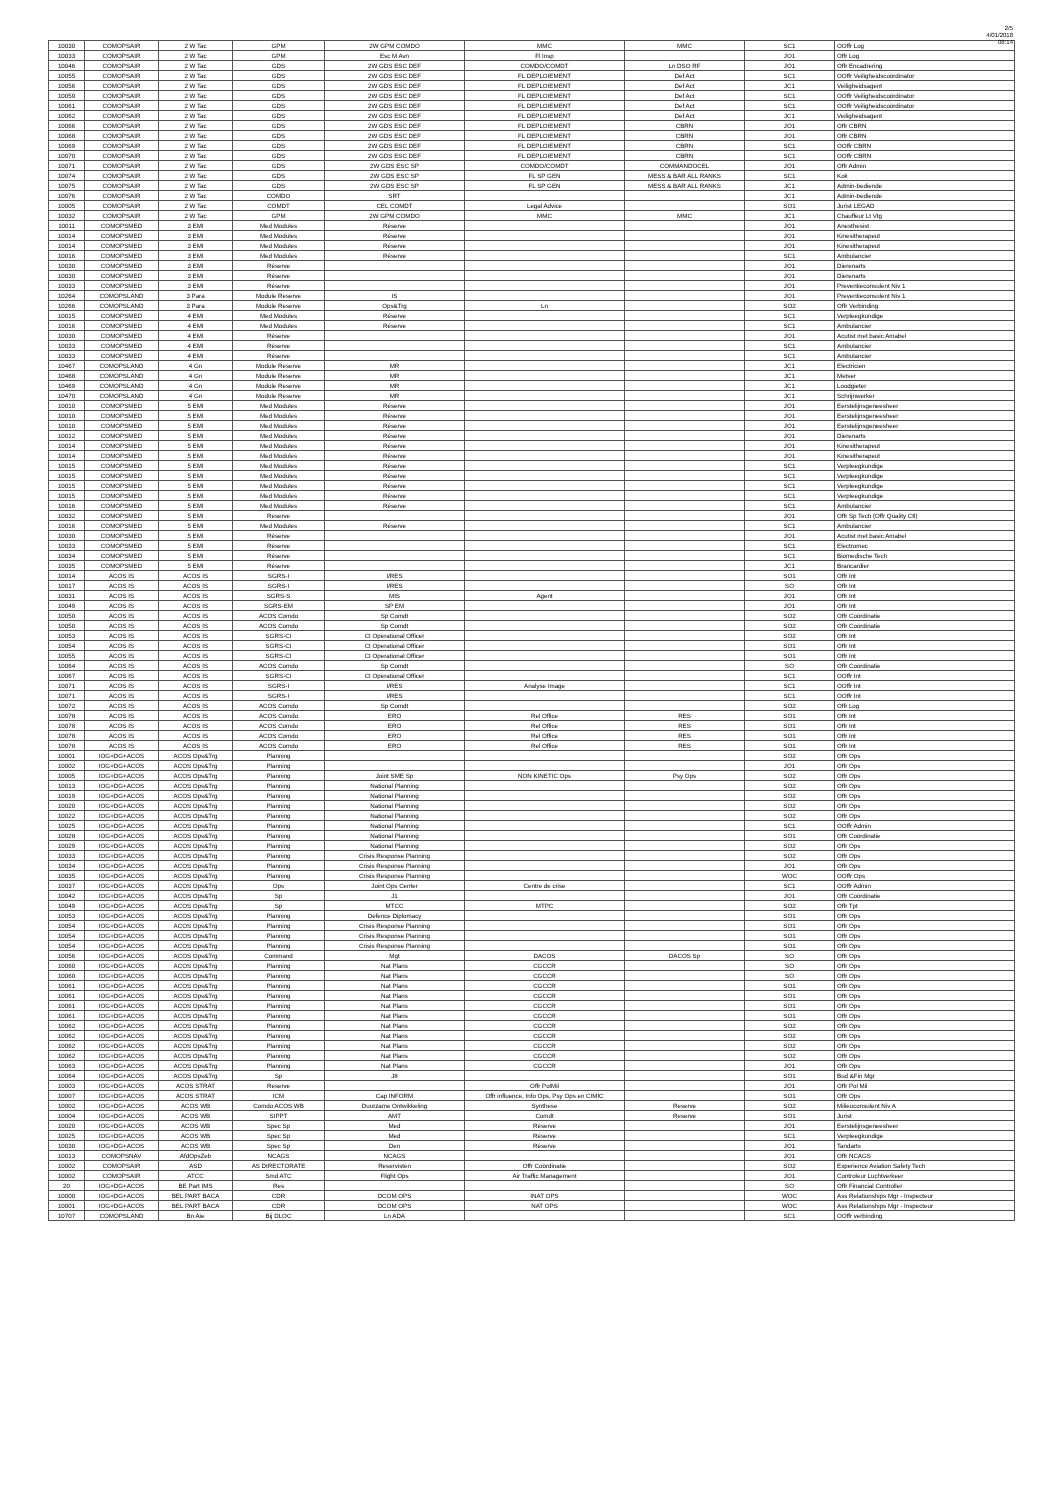2/5
4/01/2018
08:14
| 10030 | COMOPSAIR | 2 W Tac | GPM | 2W GPM COMDO | MMC | MMC | SC1 | OOffr Log |
| 10033 | COMOPSAIR | 2 W Tac | GPM | Esc M Avn | Fl Insp | | JO1 | Offr Log |
| 10046 | COMOPSAIR | 2 W Tac | GDS | 2W GDS ESC DEF | COMDO/COMDT | Ln DSO RF | JO1 | Offr Encadrering |
| 10055 | COMOPSAIR | 2 W Tac | GDS | 2W GDS ESC DEF | FL DEPLOIEMENT | Def Act | SC1 | OOffr Veiligheidscoördinator |
| 10056 | COMOPSAIR | 2 W Tac | GDS | 2W GDS ESC DEF | FL DEPLOIEMENT | Def Act | JC1 | Veiligheidsagent |
| 10059 | COMOPSAIR | 2 W Tac | GDS | 2W GDS ESC DEF | FL DEPLOIEMENT | Def Act | SC1 | OOffr Veiligheidscoördinator |
| 10061 | COMOPSAIR | 2 W Tac | GDS | 2W GDS ESC DEF | FL DEPLOIEMENT | Def Act | SC1 | OOffr Veiligheidscoördinator |
| 10062 | COMOPSAIR | 2 W Tac | GDS | 2W GDS ESC DEF | FL DEPLOIEMENT | Def Act | JC1 | Veiligheidsagent |
| 10066 | COMOPSAIR | 2 W Tac | GDS | 2W GDS ESC DEF | FL DEPLOIEMENT | CBRN | JO1 | Offr CBRN |
| 10068 | COMOPSAIR | 2 W Tac | GDS | 2W GDS ESC DEF | FL DEPLOIEMENT | CBRN | JO1 | Offr CBRN |
| 10069 | COMOPSAIR | 2 W Tac | GDS | 2W GDS ESC DEF | FL DEPLOIEMENT | CBRN | SC1 | OOffr CBRN |
| 10070 | COMOPSAIR | 2 W Tac | GDS | 2W GDS ESC DEF | FL DEPLOIEMENT | CBRN | SC1 | OOffr CBRN |
| 10071 | COMOPSAIR | 2 W Tac | GDS | 2W GDS ESC SP | COMDO/COMDT | COMMANDOCEL | JO1 | Offr Admin |
| 10074 | COMOPSAIR | 2 W Tac | GDS | 2W GDS ESC SP | FL SP GEN | MESS & BAR ALL RANKS | SC1 | Kok |
| 10075 | COMOPSAIR | 2 W Tac | GDS | 2W GDS ESC SP | FL SP GEN | MESS & BAR ALL RANKS | JC1 | Admin-bediende |
| 10076 | COMOPSAIR | 2 W Tac | COMDO | SRT | | | JC1 | Admin-bediende |
| 10005 | COMOPSAIR | 2 W Tac | COMDT | CEL COMDT | Legal Advice | | SO1 | Jurist LEGAD |
| 10032 | COMOPSAIR | 2 W Tac | GPM | 2W GPM COMDO | MMC | MMC | JC1 | Chauffeur Lt Vtg |
| 10011 | COMOPSMED | 3 EMI | Med Modules | Réserve | | | JO1 | Anesthesist |
| 10014 | COMOPSMED | 3 EMI | Med Modules | Réserve | | | JO1 | Kinesitherapeut |
| 10014 | COMOPSMED | 3 EMI | Med Modules | Réserve | | | JO1 | Kinesitherapeut |
| 10016 | COMOPSMED | 3 EMI | Med Modules | Réserve | | | SC1 | Ambulancier |
| 10030 | COMOPSMED | 3 EMI | Réserve | | | | JO1 | Dierenarts |
| 10030 | COMOPSMED | 3 EMI | Réserve | | | | JO1 | Dierenarts |
| 10033 | COMOPSMED | 3 EMI | Réserve | | | | JO1 | Preventieconsulent Niv 1 |
| 10264 | COMOPSLAND | 3 Para | Module Reserve | IS | | | JO1 | Preventieconsulent Niv 1 |
| 10266 | COMOPSLAND | 3 Para | Module Reserve | Ops&Trg | Ln | | SO2 | Offr Verbinding |
| 10015 | COMOPSMED | 4 EMI | Med Modules | Réserve | | | SC1 | Verpleegkundige |
| 10016 | COMOPSMED | 4 EMI | Med Modules | Réserve | | | SC1 | Ambulancier |
| 10030 | COMOPSMED | 4 EMI | Réserve | | | | JO1 | Acutist met basic Amabel |
| 10033 | COMOPSMED | 4 EMI | Réserve | | | | SC1 | Ambulancier |
| 10033 | COMOPSMED | 4 EMI | Réserve | | | | SC1 | Ambulancier |
| 10467 | COMOPSLAND | 4 Gn | Module Reserve | MR | | | JC1 | Electricien |
| 10468 | COMOPSLAND | 4 Gn | Module Reserve | MR | | | JC1 | Metser |
| 10469 | COMOPSLAND | 4 Gn | Module Reserve | MR | | | JC1 | Loodgieter |
| 10470 | COMOPSLAND | 4 Gn | Module Reserve | MR | | | JC1 | Schrijnwerker |
| 10010 | COMOPSMED | 5 EMI | Med Modules | Réserve | | | JO1 | Eerstelijnsgeneesheer |
| 10010 | COMOPSMED | 5 EMI | Med Modules | Réserve | | | JO1 | Eerstelijnsgeneesheer |
| 10010 | COMOPSMED | 5 EMI | Med Modules | Réserve | | | JO1 | Eerstelijnsgeneesheer |
| 10012 | COMOPSMED | 5 EMI | Med Modules | Réserve | | | JO1 | Dierenarts |
| 10014 | COMOPSMED | 5 EMI | Med Modules | Réserve | | | JO1 | Kinesitherapeut |
| 10014 | COMOPSMED | 5 EMI | Med Modules | Réserve | | | JO1 | Kinesitherapeut |
| 10015 | COMOPSMED | 5 EMI | Med Modules | Réserve | | | SC1 | Verpleegkundige |
| 10015 | COMOPSMED | 5 EMI | Med Modules | Réserve | | | SC1 | Verpleegkundige |
| 10015 | COMOPSMED | 5 EMI | Med Modules | Réserve | | | SC1 | Verpleegkundige |
| 10015 | COMOPSMED | 5 EMI | Med Modules | Réserve | | | SC1 | Verpleegkundige |
| 10016 | COMOPSMED | 5 EMI | Med Modules | Réserve | | | SC1 | Ambulancier |
| 10032 | COMOPSMED | 5 EMI | Reserve | | | | JO1 | Offr Sp Tech (Offr Quality Ctl) |
| 10016 | COMOPSMED | 5 EMI | Med Modules | Réserve | | | SC1 | Ambulancier |
| 10030 | COMOPSMED | 5 EMI | Réserve | | | | JO1 | Acutist met basic Amabel |
| 10033 | COMOPSMED | 5 EMI | Réserve | | | | SC1 | Electromec |
| 10034 | COMOPSMED | 5 EMI | Réserve | | | | SC1 | Biomedische Tech |
| 10035 | COMOPSMED | 5 EMI | Réserve | | | | JC1 | Brancardier |
| 10014 | ACOS IS | ACOS IS | SGRS-I | I/RES | | | SO1 | Offr Int |
| 10017 | ACOS IS | ACOS IS | SGRS-I | I/RES | | | SO | Offr Int |
| 10031 | ACOS IS | ACOS IS | SGRS-S | MIS | Agent | | JO1 | Offr Int |
| 10049 | ACOS IS | ACOS IS | SGRS-EM | SP EM | | | JO1 | Offr Int |
| 10050 | ACOS IS | ACOS IS | ACOS Comdo | Sp Comdt | | | SO2 | Offr Coördinatie |
| 10050 | ACOS IS | ACOS IS | ACOS Comdo | Sp Comdt | | | SO2 | Offr Coördinatie |
| 10053 | ACOS IS | ACOS IS | SGRS-CI | CI Operational Officer | | | SO2 | Offr Int |
| 10054 | ACOS IS | ACOS IS | SGRS-CI | CI Operational Officer | | | SO1 | Offr Int |
| 10055 | ACOS IS | ACOS IS | SGRS-CI | CI Operational Officer | | | SO1 | Offr Int |
| 10064 | ACOS IS | ACOS IS | ACOS Comdo | Sp Comdt | | | SO | Offr Coördinatie |
| 10067 | ACOS IS | ACOS IS | SGRS-CI | CI Operational Officer | | | SC1 | OOffr Int |
| 10071 | ACOS IS | ACOS IS | SGRS-I | I/RES | Analyse Image | | SC1 | OOffr Int |
| 10071 | ACOS IS | ACOS IS | SGRS-I | I/RES | | | SC1 | OOffr Int |
| 10072 | ACOS IS | ACOS IS | ACOS Comdo | Sp Comdt | | | SO2 | Offr Log |
| 10078 | ACOS IS | ACOS IS | ACOS Comdo | ERO | Rel Office | RES | SO1 | Offr Int |
| 10078 | ACOS IS | ACOS IS | ACOS Comdo | ERO | Rel Office | RES | SO1 | Offr Int |
| 10078 | ACOS IS | ACOS IS | ACOS Comdo | ERO | Rel Office | RES | SO1 | Offr Int |
| 10078 | ACOS IS | ACOS IS | ACOS Comdo | ERO | Rel Office | RES | SO1 | Offr Int |
| 10001 | IOG+DG+ACOS | ACOS Ops&Trg | Planning | | | | SO2 | Offr Ops |
| 10002 | IOG+DG+ACOS | ACOS Ops&Trg | Planning | | | | JO1 | Offr Ops |
| 10005 | IOG+DG+ACOS | ACOS Ops&Trg | Planning | Joint SME Sp | NON KINETIC Ops | Psy Ops | SO2 | Offr Ops |
| 10013 | IOG+DG+ACOS | ACOS Ops&Trg | Planning | National Planning | | | SO2 | Offr Ops |
| 10019 | IOG+DG+ACOS | ACOS Ops&Trg | Planning | National Planning | | | SO2 | Offr Ops |
| 10020 | IOG+DG+ACOS | ACOS Ops&Trg | Planning | National Planning | | | SO2 | Offr Ops |
| 10022 | IOG+DG+ACOS | ACOS Ops&Trg | Planning | National Planning | | | SO2 | Offr Ops |
| 10025 | IOG+DG+ACOS | ACOS Ops&Trg | Planning | National Planning | | | SC1 | OOffr Admin |
| 10028 | IOG+DG+ACOS | ACOS Ops&Trg | Planning | National Planning | | | SO1 | Offr Coördinatie |
| 10029 | IOG+DG+ACOS | ACOS Ops&Trg | Planning | National Planning | | | SO2 | Offr Ops |
| 10033 | IOG+DG+ACOS | ACOS Ops&Trg | Planning | Crisis Response Planning | | | SO2 | Offr Ops |
| 10034 | IOG+DG+ACOS | ACOS Ops&Trg | Planning | Crisis Response Planning | | | JO1 | Offr Ops |
| 10035 | IOG+DG+ACOS | ACOS Ops&Trg | Planning | Crisis Response Planning | | | WOC | OOffr Ops |
| 10037 | IOG+DG+ACOS | ACOS Ops&Trg | Ops | Joint Ops Center | Centre de crise | | SC1 | OOffr Admin |
| 10042 | IOG+DG+ACOS | ACOS Ops&Trg | Sp | J1 | | | JO1 | Offr Coördinatie |
| 10049 | IOG+DG+ACOS | ACOS Ops&Trg | Sp | MTCC | MTPC | | SO2 | Offr Tpt |
| 10053 | IOG+DG+ACOS | ACOS Ops&Trg | Planning | Defence Diplomacy | | | SO1 | Offr Ops |
| 10054 | IOG+DG+ACOS | ACOS Ops&Trg | Planning | Crisis Response Planning | | | SO1 | Offr Ops |
| 10054 | IOG+DG+ACOS | ACOS Ops&Trg | Planning | Crisis Response Planning | | | SO1 | Offr Ops |
| 10054 | IOG+DG+ACOS | ACOS Ops&Trg | Planning | Crisis Response Planning | | | SO1 | Offr Ops |
| 10056 | IOG+DG+ACOS | ACOS Ops&Trg | Command | Mgt | DACOS | DACOS Sp | SO | Offr Ops |
| 10060 | IOG+DG+ACOS | ACOS Ops&Trg | Planning | Nat Plans | CGCCR | | SO | Offr Ops |
| 10060 | IOG+DG+ACOS | ACOS Ops&Trg | Planning | Nat Plans | CGCCR | | SO | Offr Ops |
| 10061 | IOG+DG+ACOS | ACOS Ops&Trg | Planning | Nat Plans | CGCCR | | SO1 | Offr Ops |
| 10061 | IOG+DG+ACOS | ACOS Ops&Trg | Planning | Nat Plans | CGCCR | | SO1 | Offr Ops |
| 10061 | IOG+DG+ACOS | ACOS Ops&Trg | Planning | Nat Plans | CGCCR | | SO1 | Offr Ops |
| 10061 | IOG+DG+ACOS | ACOS Ops&Trg | Planning | Nat Plans | CGCCR | | SO1 | Offr Ops |
| 10062 | IOG+DG+ACOS | ACOS Ops&Trg | Planning | Nat Plans | CGCCR | | SO2 | Offr Ops |
| 10062 | IOG+DG+ACOS | ACOS Ops&Trg | Planning | Nat Plans | CGCCR | | SO2 | Offr Ops |
| 10062 | IOG+DG+ACOS | ACOS Ops&Trg | Planning | Nat Plans | CGCCR | | SO2 | Offr Ops |
| 10062 | IOG+DG+ACOS | ACOS Ops&Trg | Planning | Nat Plans | CGCCR | | SO2 | Offr Ops |
| 10063 | IOG+DG+ACOS | ACOS Ops&Trg | Planning | Nat Plans | CGCCR | | JO1 | Offr Ops |
| 10064 | IOG+DG+ACOS | ACOS Ops&Trg | Sp | J8 | | | SO1 | Bud &Fin Mgr |
| 10003 | IOG+DG+ACOS | ACOS STRAT | Reserve | | Offr PolMil | | JO1 | Offr Pol Mil |
| 10007 | IOG+DG+ACOS | ACOS STRAT | ICM | Cap INFORM | Offr influence, Info Ops, Psy Ops en CIMIC | | SO1 | Offr Ops |
| 10002 | IOG+DG+ACOS | ACOS WB | Comdo ACOS WB | Duurzame Ontwikkeling | Synthese | Reserve | SO2 | Milieuconsulent Niv A |
| 10004 | IOG+DG+ACOS | ACOS WB | SIPPT | AMT | Comdt | Reserve | SO1 | Jurist |
| 10020 | IOG+DG+ACOS | ACOS WB | Spec Sp | Med | Réserve | | JO1 | Eerstelijnsgeneesheer |
| 10025 | IOG+DG+ACOS | ACOS WB | Spec Sp | Med | Réserve | | SC1 | Verpleegkundige |
| 10030 | IOG+DG+ACOS | ACOS WB | Spec Sp | Den | Réserve | | JO1 | Tandarts |
| 10013 | COMOPSNAV | AfdOpsZeb | NCAGS | NCAGS | | | JO1 | Offr NCAGS |
| 10002 | COMOPSAIR | ASD | AS DIRECTORATE | Reservisten | Offr Coördinatie | | SO2 | Experience Aviation Safety Tech |
| 10002 | COMOPSAIR | ATCC | Smd ATC | Flight Ops | Air Traffic Management | | JO1 | Controleur Luchtverkeer |
| 20 | IOG+DG+ACOS | BE Part IMS | Res | | | | SO | Offr Financial Controller |
| 10000 | IOG+DG+ACOS | BEL PART BACA | CDR | DCOM OPS | INAT OPS | | WOC | Ass Relationships Mgr - Inspecteur |
| 10001 | IOG+DG+ACOS | BEL PART BACA | CDR | DCOM OPS | NAT OPS | | WOC | Ass Relationships Mgr - Inspecteur |
| 10707 | COMOPSLAND | Bn Aie | Bij DLOC | Ln ADA | | | SC1 | OOffr verbinding |